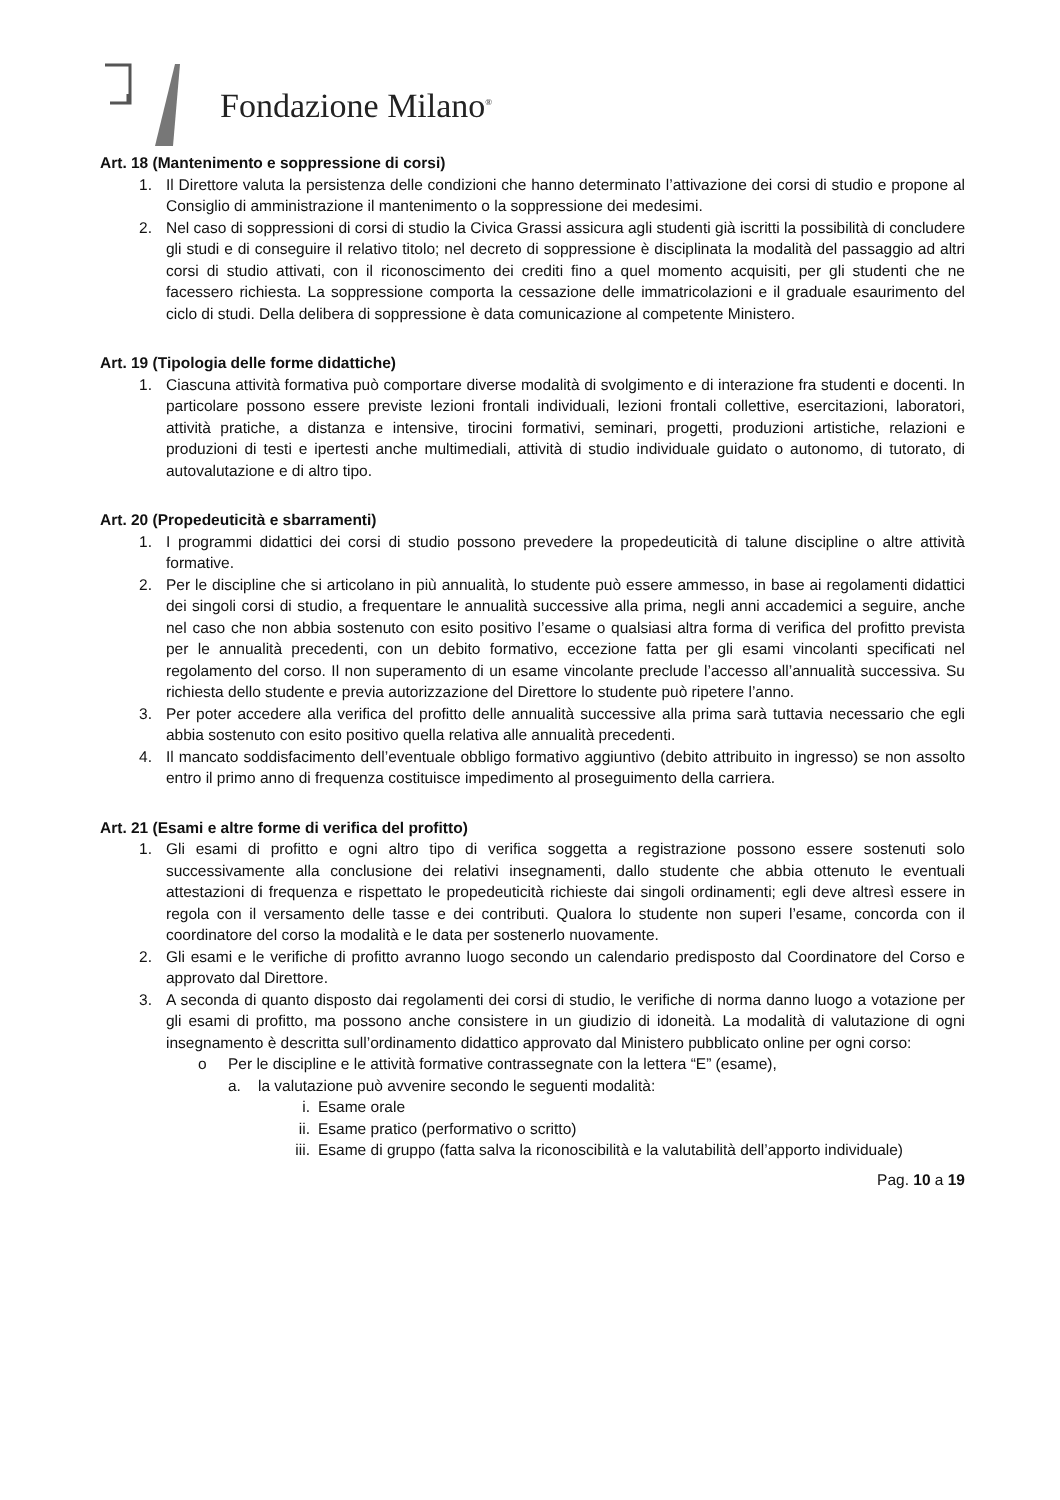Fondazione Milano<sup>®</sup>
Art. 18 (Mantenimento e soppressione di corsi)
1. Il Direttore valuta la persistenza delle condizioni che hanno determinato l’attivazione dei corsi di studio e propone al Consiglio di amministrazione il mantenimento o la soppressione dei medesimi.
2. Nel caso di soppressioni di corsi di studio la Civica Grassi assicura agli studenti già iscritti la possibilità di concludere gli studi e di conseguire il relativo titolo; nel decreto di soppressione è disciplinata la modalità del passaggio ad altri corsi di studio attivati, con il riconoscimento dei crediti fino a quel momento acquisiti, per gli studenti che ne facessero richiesta. La soppressione comporta la cessazione delle immatricolazioni e il graduale esaurimento del ciclo di studi. Della delibera di soppressione è data comunicazione al competente Ministero.
Art. 19 (Tipologia delle forme didattiche)
1. Ciascuna attività formativa può comportare diverse modalità di svolgimento e di interazione fra studenti e docenti. In particolare possono essere previste lezioni frontali individuali, lezioni frontali collettive, esercitazioni, laboratori, attività pratiche, a distanza e intensive, tirocini formativi, seminari, progetti, produzioni artistiche, relazioni e produzioni di testi e ipertesti anche multimediali, attività di studio individuale guidato o autonomo, di tutorato, di autovalutazione e di altro tipo.
Art. 20 (Propedeuticità e sbarramenti)
1. I programmi didattici dei corsi di studio possono prevedere la propedeuticità di talune discipline o altre attività formative.
2. Per le discipline che si articolano in più annualità, lo studente può essere ammesso, in base ai regolamenti didattici dei singoli corsi di studio, a frequentare le annualità successive alla prima, negli anni accademici a seguire, anche nel caso che non abbia sostenuto con esito positivo l’esame o qualsiasi altra forma di verifica del profitto prevista per le annualità precedenti, con un debito formativo, eccezione fatta per gli esami vincolanti specificati nel regolamento del corso. Il non superamento di un esame vincolante preclude l’accesso all’annualità successiva. Su richiesta dello studente e previa autorizzazione del Direttore lo studente può ripetere l’anno.
3. Per poter accedere alla verifica del profitto delle annualità successive alla prima sarà tuttavia necessario che egli abbia sostenuto con esito positivo quella relativa alle annualità precedenti.
4. Il mancato soddisfacimento dell’eventuale obbligo formativo aggiuntivo (debito attribuito in ingresso) se non assolto entro il primo anno di frequenza costituisce impedimento al proseguimento della carriera.
Art. 21 (Esami e altre forme di verifica del profitto)
1. Gli esami di profitto e ogni altro tipo di verifica soggetta a registrazione possono essere sostenuti solo successivamente alla conclusione dei relativi insegnamenti, dallo studente che abbia ottenuto le eventuali attestazioni di frequenza e rispettato le propedeuticità richieste dai singoli ordinamenti; egli deve altresì essere in regola con il versamento delle tasse e dei contributi. Qualora lo studente non superi l’esame, concorda con il coordinatore del corso la modalità e le data per sostenerlo nuovamente.
2. Gli esami e le verifiche di profitto avranno luogo secondo un calendario predisposto dal Coordinatore del Corso e approvato dal Direttore.
3. A seconda di quanto disposto dai regolamenti dei corsi di studio, le verifiche di norma danno luogo a votazione per gli esami di profitto, ma possono anche consistere in un giudizio di idoneità. La modalità di valutazione di ogni insegnamento è descritta sull’ordinamento didattico approvato dal Ministero pubblicato online per ogni corso:
o Per le discipline e le attività formative contrassegnate con la lettera “E” (esame),
a. la valutazione può avvenire secondo le seguenti modalità:
i. Esame orale
ii. Esame pratico (performativo o scritto)
iii. Esame di gruppo (fatta salva la riconoscibilità e la valutabilità dell’apporto individuale)
Pag. 10 a 19